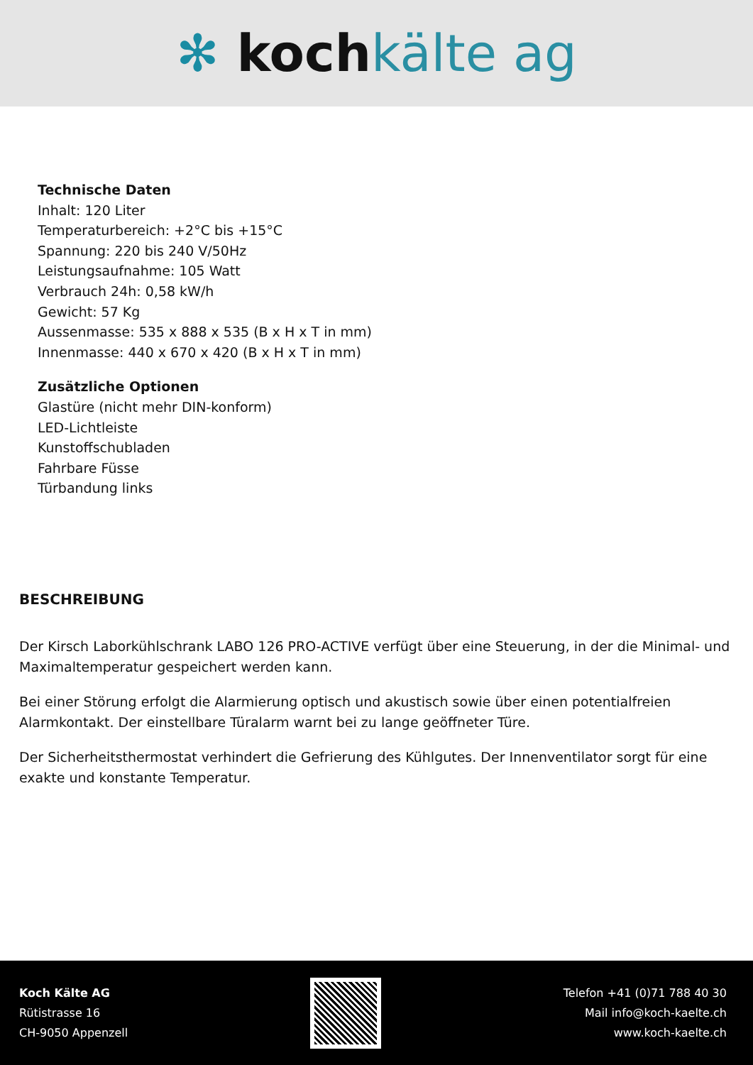✻ kochkälte ag
Technische Daten
Inhalt: 120 Liter
Temperaturbereich: +2°C bis +15°C
Spannung: 220 bis 240 V/50Hz
Leistungsaufnahme: 105 Watt
Verbrauch 24h: 0,58 kW/h
Gewicht: 57 Kg
Aussenmasse: 535 x 888 x 535 (B x H x T in mm)
Innenmasse: 440 x 670 x 420 (B x H x T in mm)
Zusätzliche Optionen
Glastüre (nicht mehr DIN-konform)
LED-Lichtleiste
Kunstoffschubladen
Fahrbare Füsse
Türbandung links
BESCHREIBUNG
Der Kirsch Laborkühlschrank LABO 126 PRO-ACTIVE verfügt über eine Steuerung, in der die Minimal- und Maximaltemperatur gespeichert werden kann.
Bei einer Störung erfolgt die Alarmierung optisch und akustisch sowie über einen potentialfreien Alarmkontakt. Der einstellbare Türalarm warnt bei zu lange geöffneter Türe.
Der Sicherheitsthermostat verhindert die Gefrierung des Kühlgutes. Der Innenventilator sorgt für eine exakte und konstante Temperatur.
Koch Kälte AG
Rütistrasse 16
CH-9050 Appenzell
Telefon +41 (0)71 788 40 30
Mail info@koch-kaelte.ch
www.koch-kaelte.ch